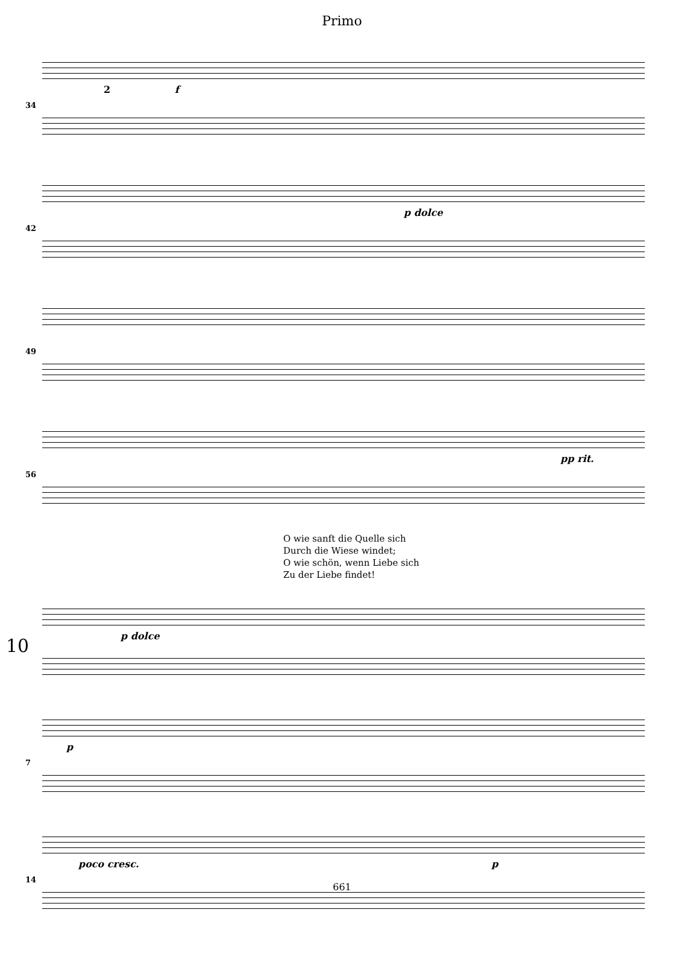Primo
34
f 2
42
p dolce
49
56
pp rit.
O wie sanft die Quelle sich
Durch die Wiese windet;
O wie schön, wenn Liebe sich
Zu der Liebe findet!
10
p dolce
7
p
14
poco cresc. p
661